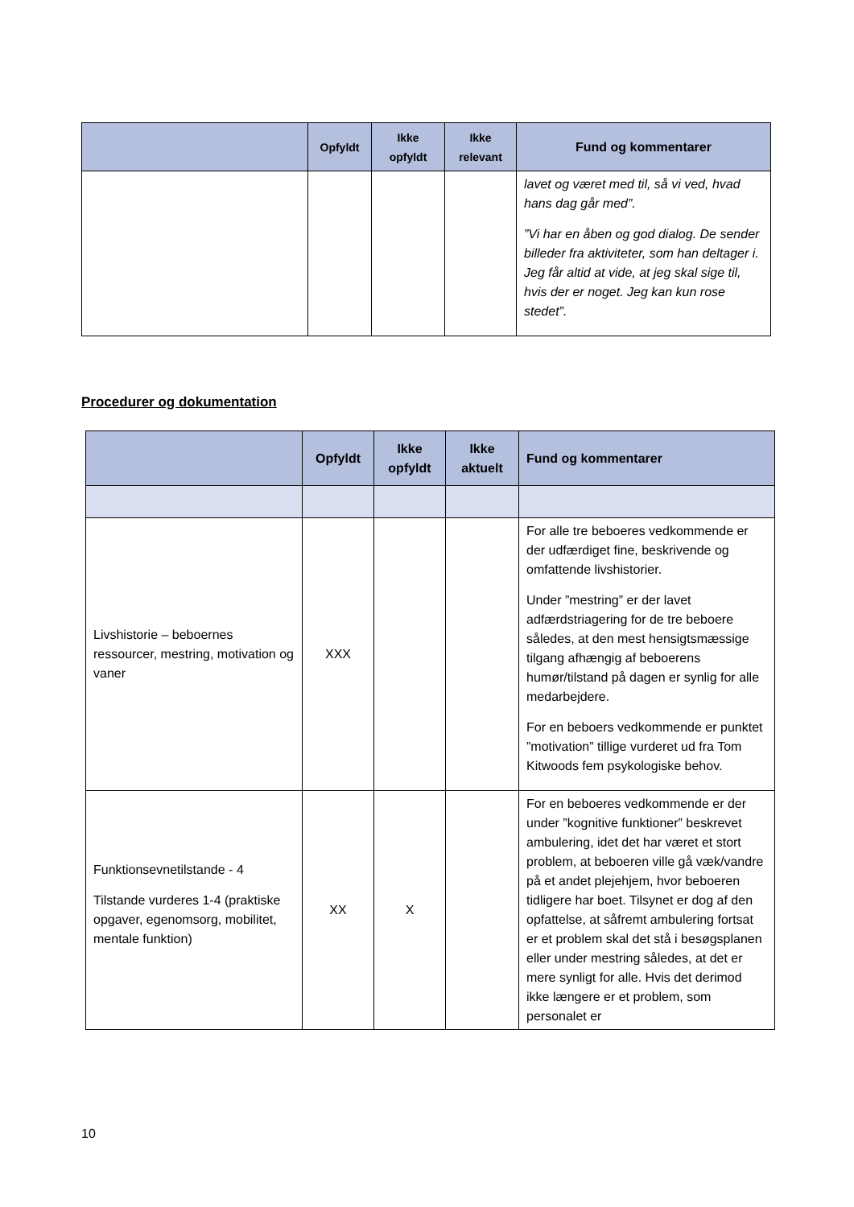| | Opfyldt | Ikke opfyldt | Ikke relevant | Fund og kommentarer |
| --- | --- | --- | --- | --- |
| | | | | lavet og været med til, så vi ved, hvad hans dag går med”. ”Vi har en åben og god dialog. De sender billeder fra aktiviteter, som han deltager i. Jeg får altid at vide, at jeg skal sige til, hvis der er noget. Jeg kan kun rose stedet”. |
Procedurer og dokumentation
| | Opfyldt | Ikke opfyldt | Ikke aktuelt | Fund og kommentarer |
| --- | --- | --- | --- | --- |
| Livshistorie – beboernes ressourcer, mestring, motivation og vaner | XXX | | | For alle tre beboeres vedkommende er der udfærdiget fine, beskrivende og omfattende livshistorier. Under ”mestring” er der lavet adfærdstriagering for de tre beboere således, at den mest hensigtsmæssige tilgang afhængig af beboerens humør/tilstand på dagen er synlig for alle medarbejdere. For en beboers vedkommende er punktet ”motivation” tillige vurderet ud fra Tom Kitwoods fem psykologiske behov. |
| Funktionsevnetilstande - 4 Tilstande vurderes 1-4 (praktiske opgaver, egenomsorg, mobilitet, mentale funktion) | XX | X | | For en beboeres vedkommende er der under ”kognitive funktioner” beskrevet ambulering, idet det har været et stort problem, at beboeren ville gå væk/vandre på et andet plejehjem, hvor beboeren tidligere har boet. Tilsynet er dog af den opfattelse, at såfremt ambulering fortsat er et problem skal det stå i besøgsplanen eller under mestring således, at det er mere synligt for alle. Hvis det derimod ikke længere er et problem, som personalet er |
10